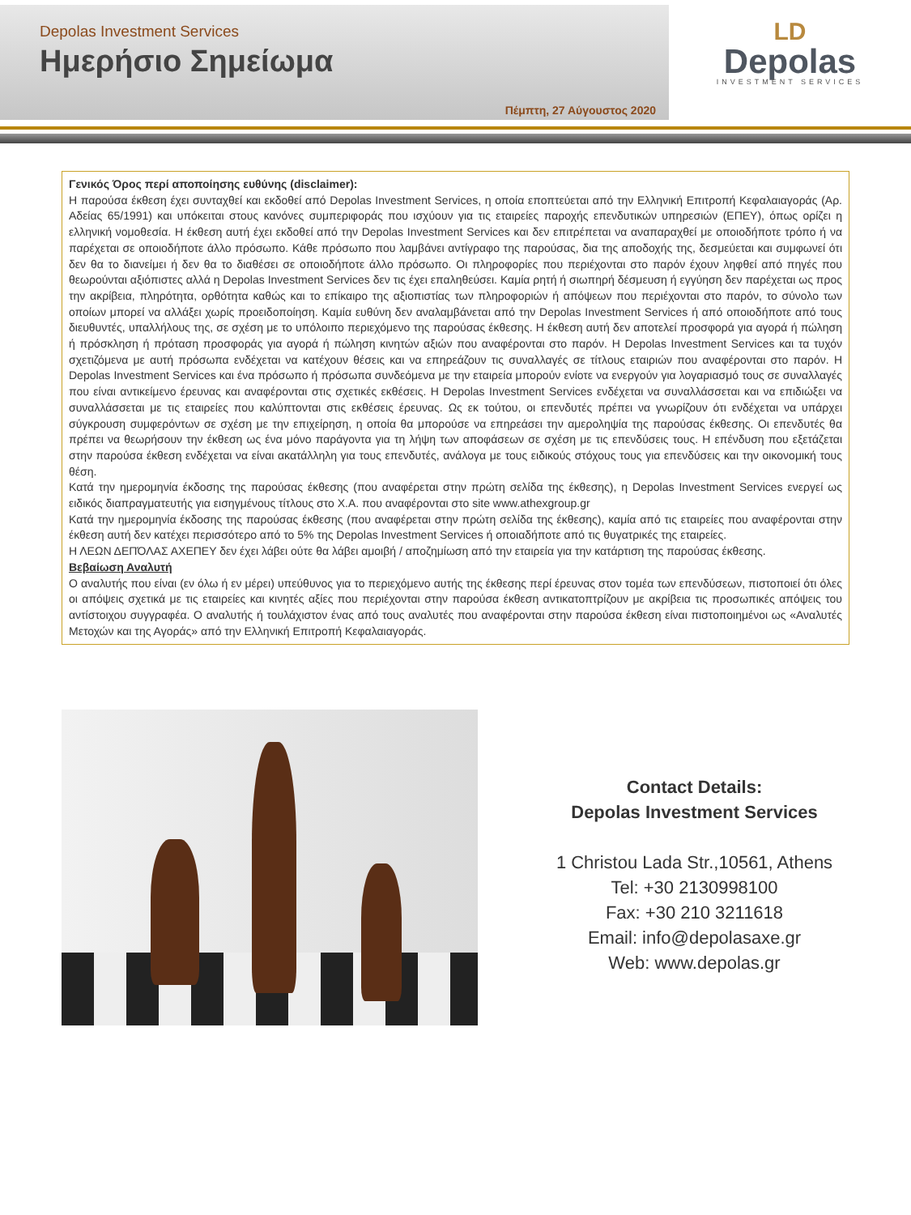Depolas Investment Services
Ημερήσιο Σημείωμα
Πέμπτη, 27 Αύγουστος 2020
LD
Depolas
INVESTMENT SERVICES
Γενικός Όρος περί αποποίησης ευθύνης (disclaimer):
Η παρούσα έκθεση έχει συνταχθεί και εκδοθεί από Depolas Investment Services, η οποία εποπτεύεται από την Ελληνική Επιτροπή Κεφαλαιαγοράς (Αρ. Αδείας 65/1991) και υπόκειται στους κανόνες συμπεριφοράς που ισχύουν για τις εταιρείες παροχής επενδυτικών υπηρεσιών (ΕΠΕΥ), όπως ορίζει η ελληνική νομοθεσία. Η έκθεση αυτή έχει εκδοθεί από την Depolas Investment Services και δεν επιτρέπεται να αναπαραχθεί με οποιοδήποτε τρόπο ή να παρέχεται σε οποιοδήποτε άλλο πρόσωπο. Κάθε πρόσωπο που λαμβάνει αντίγραφο της παρούσας, δια της αποδοχής της, δεσμεύεται και συμφωνεί ότι δεν θα το διανείμει ή δεν θα το διαθέσει σε οποιοδήποτε άλλο πρόσωπο. Οι πληροφορίες που περιέχονται στο παρόν έχουν ληφθεί από πηγές που θεωρούνται αξιόπιστες αλλά η Depolas Investment Services δεν τις έχει επαληθεύσει. Καμία ρητή ή σιωπηρή δέσμευση ή εγγύηση δεν παρέχεται ως προς την ακρίβεια, πληρότητα, ορθότητα καθώς και το επίκαιρο της αξιοπιστίας των πληροφοριών ή απόψεων που περιέχονται στο παρόν, το σύνολο των οποίων μπορεί να αλλάξει χωρίς προειδοποίηση. Καμία ευθύνη δεν αναλαμβάνεται από την Depolas Investment Services ή από οποιοδήποτε από τους διευθυντές, υπαλλήλους της, σε σχέση με το υπόλοιπο περιεχόμενο της παρούσας έκθεσης. Η έκθεση αυτή δεν αποτελεί προσφορά για αγορά ή πώληση ή πρόσκληση ή πρόταση προσφοράς για αγορά ή πώληση κινητών αξιών που αναφέρονται στο παρόν. Η Depolas Investment Services και τα τυχόν σχετιζόμενα με αυτή πρόσωπα ενδέχεται να κατέχουν θέσεις και να επηρεάζουν τις συναλλαγές σε τίτλους εταιριών που αναφέρονται στο παρόν. Η Depolas Investment Services και ένα πρόσωπο ή πρόσωπα συνδεόμενα με την εταιρεία μπορούν ενίοτε να ενεργούν για λογαριασμό τους σε συναλλαγές που είναι αντικείμενο έρευνας και αναφέρονται στις σχετικές εκθέσεις. Η Depolas Investment Services ενδέχεται να συναλλάσσεται και να επιδιώξει να συναλλάσσεται με τις εταιρείες που καλύπτονται στις εκθέσεις έρευνας. Ως εκ τούτου, οι επενδυτές πρέπει να γνωρίζουν ότι ενδέχεται να υπάρχει σύγκρουση συμφερόντων σε σχέση με την επιχείρηση, η οποία θα μπορούσε να επηρεάσει την αμεροληψία της παρούσας έκθεσης. Οι επενδυτές θα πρέπει να θεωρήσουν την έκθεση ως ένα μόνο παράγοντα για τη λήψη των αποφάσεων σε σχέση με τις επενδύσεις τους. Η επένδυση που εξετάζεται στην παρούσα έκθεση ενδέχεται να είναι ακατάλληλη για τους επενδυτές, ανάλογα με τους ειδικούς στόχους τους για επενδύσεις και την οικονομική τους θέση.
Κατά την ημερομηνία έκδοσης της παρούσας έκθεσης (που αναφέρεται στην πρώτη σελίδα της έκθεσης), η Depolas Investment Services ενεργεί ως ειδικός διαπραγματευτής για εισηγμένους τίτλους στο Χ.Α. που αναφέρονται στο site www.athexgroup.gr
Κατά την ημερομηνία έκδοσης της παρούσας έκθεσης (που αναφέρεται στην πρώτη σελίδα της έκθεσης), καμία από τις εταιρείες που αναφέρονται στην έκθεση αυτή δεν κατέχει περισσότερο από το 5% της Depolas Investment Services ή οποιαδήποτε από τις θυγατρικές της εταιρείες.
Η ΛΕΩΝ ΔΕΠΌΛΑΣ ΑΧΕΠΕΥ δεν έχει λάβει ούτε θα λάβει αμοιβή / αποζημίωση από την εταιρεία για την κατάρτιση της παρούσας έκθεσης.
Βεβαίωση Αναλυτή
Ο αναλυτής που είναι (εν όλω ή εν μέρει) υπεύθυνος για το περιεχόμενο αυτής της έκθεσης περί έρευνας στον τομέα των επενδύσεων, πιστοποιεί ότι όλες οι απόψεις σχετικά με τις εταιρείες και κινητές αξίες που περιέχονται στην παρούσα έκθεση αντικατοπτρίζουν με ακρίβεια τις προσωπικές απόψεις του αντίστοιχου συγγραφέα. Ο αναλυτής ή τουλάχιστον ένας από τους αναλυτές που αναφέρονται στην παρούσα έκθεση είναι πιστοποιημένοι ως «Αναλυτές Μετοχών και της Αγοράς» από την Ελληνική Επιτροπή Κεφαλαιαγοράς.
Contact Details:
Depolas Investment Services
1 Christou Lada Str.,10561, Athens
Tel: +30 2130998100
Fax: +30 210 3211618
Email: info@depolasaxe.gr
Web: www.depolas.gr